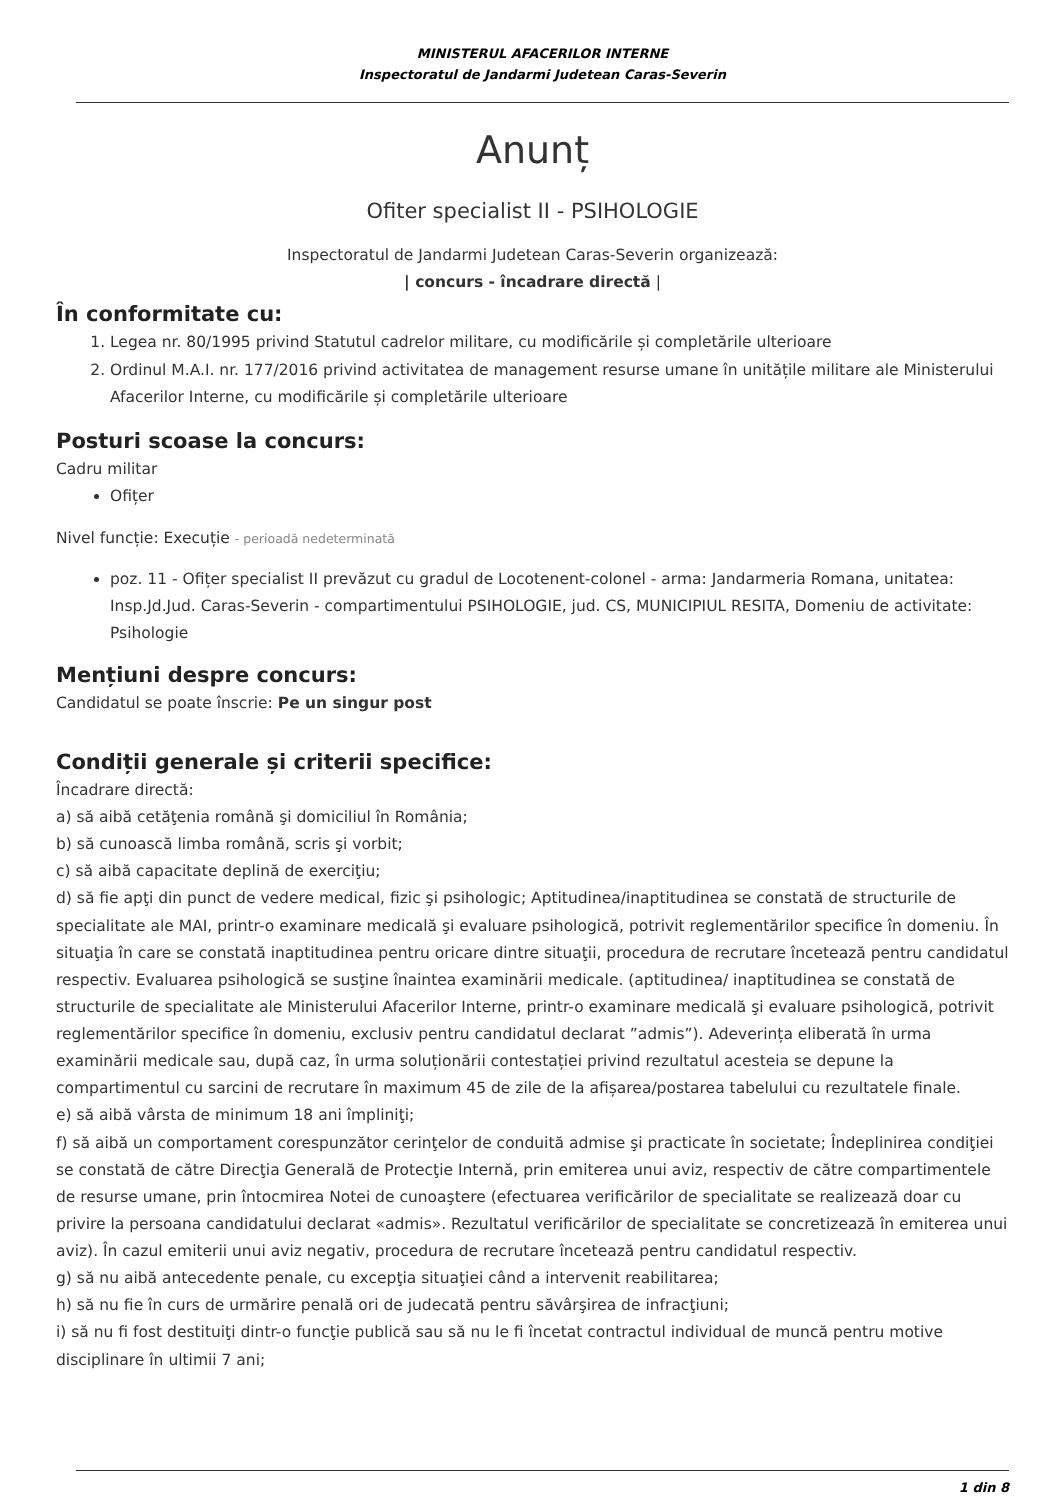MINISTERUL AFACERILOR INTERNE
Inspectoratul de Jandarmi Judetean Caras-Severin
Anunț
Ofiter specialist II - PSIHOLOGIE
Inspectoratul de Jandarmi Judetean Caras-Severin organizează:
| concurs - încadrare directă |
În conformitate cu:
1. Legea nr. 80/1995 privind Statutul cadrelor militare, cu modificările și completările ulterioare
2. Ordinul M.A.I. nr. 177/2016 privind activitatea de management resurse umane în unitățile militare ale Ministerului Afacerilor Interne, cu modificările și completările ulterioare
Posturi scoase la concurs:
Cadru militar
Ofițer
Nivel funcție: Execuție - perioadă nedeterminată
poz. 11 - Ofițer specialist II prevăzut cu gradul de Locotenent-colonel - arma: Jandarmeria Romana, unitatea: Insp.Jd.Jud. Caras-Severin - compartimentului PSIHOLOGIE, jud. CS, MUNICIPIUL RESITA, Domeniu de activitate: Psihologie
Mențiuni despre concurs:
Candidatul se poate înscrie: Pe un singur post
Condiții generale și criterii specifice:
Încadrare directă:
a) să aibă cetăţenia română şi domiciliul în România;
b) să cunoască limba română, scris şi vorbit;
c) să aibă capacitate deplină de exerciţiu;
d) să fie apţi din punct de vedere medical, fizic şi psihologic; Aptitudinea/inaptitudinea se constată de structurile de specialitate ale MAI, printr-o examinare medicală şi evaluare psihologică, potrivit reglementărilor specifice în domeniu. În situaţia în care se constată inaptitudinea pentru oricare dintre situaţii, procedura de recrutare încetează pentru candidatul respectiv. Evaluarea psihologică se susţine înaintea examinării medicale. (aptitudinea/ inaptitudinea se constată de structurile de specialitate ale Ministerului Afacerilor Interne, printr-o examinare medicală şi evaluare psihologică, potrivit reglementărilor specifice în domeniu, exclusiv pentru candidatul declarat ”admis”). Adeverința eliberată în urma examinării medicale sau, după caz, în urma soluționării contestației privind rezultatul acesteia se depune la compartimentul cu sarcini de recrutare în maximum 45 de zile de la afișarea/postarea tabelului cu rezultatele finale.
e) să aibă vârsta de minimum 18 ani împliniţi;
f) să aibă un comportament corespunzător cerinţelor de conduită admise şi practicate în societate; Îndeplinirea condiţiei se constată de către Direcţia Generală de Protecţie Internă, prin emiterea unui aviz, respectiv de către compartimentele de resurse umane, prin întocmirea Notei de cunoaştere (efectuarea verificărilor de specialitate se realizează doar cu privire la persoana candidatului declarat «admis». Rezultatul verificărilor de specialitate se concretizează în emiterea unui aviz). În cazul emiterii unui aviz negativ, procedura de recrutare încetează pentru candidatul respectiv.
g) să nu aibă antecedente penale, cu excepţia situaţiei când a intervenit reabilitarea;
h) să nu fie în curs de urmărire penală ori de judecată pentru săvârşirea de infracţiuni;
i) să nu fi fost destituiţi dintr-o funcţie publică sau să nu le fi încetat contractul individual de muncă pentru motive disciplinare în ultimii 7 ani;
1 din 8